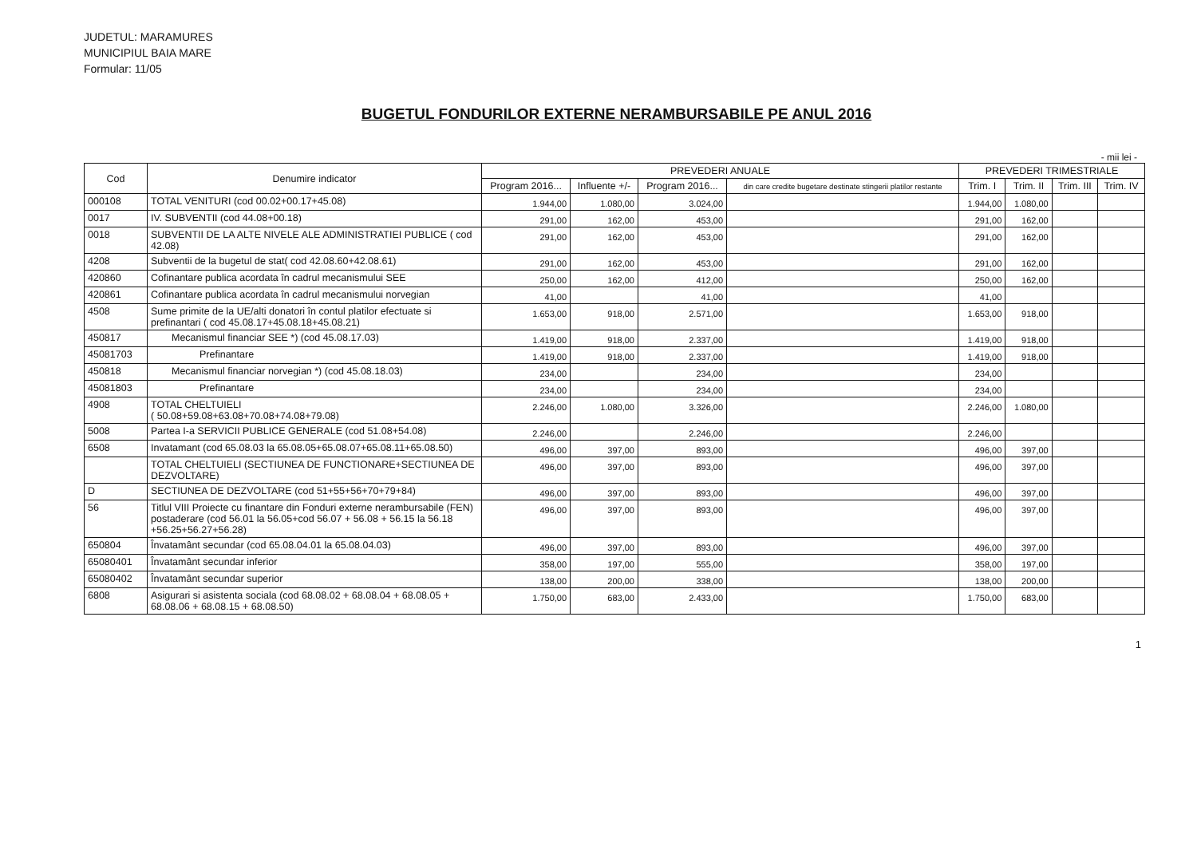JUDETUL: MARAMURES
MUNICIPIUL BAIA MARE
Formular: 11/05
BUGETUL FONDURILOR EXTERNE NERAMBURSABILE PE ANUL 2016
- mii lei -
| Cod | Denumire indicator | PREVEDERI ANUALE | | | | PREVEDERI TRIMESTRIALE | | | |
| --- | --- | --- | --- | --- | --- | --- | --- | --- | --- |
| | | Program 2016... | Influente +/- | Program 2016... | din care credite bugetare destinate stingerii platilor restante | Trim. I | Trim. II | Trim. III | Trim. IV |
| 000108 | TOTAL VENITURI (cod 00.02+00.17+45.08) | 1.944,00 | 1.080,00 | 3.024,00 | | 1.944,00 | 1.080,00 | | |
| 0017 | IV. SUBVENTII (cod 44.08+00.18) | 291,00 | 162,00 | 453,00 | | 291,00 | 162,00 | | |
| 0018 | SUBVENTII DE LA ALTE NIVELE ALE ADMINISTRATIEI PUBLICE ( cod 42.08) | 291,00 | 162,00 | 453,00 | | 291,00 | 162,00 | | |
| 4208 | Subventii de la bugetul de stat( cod 42.08.60+42.08.61) | 291,00 | 162,00 | 453,00 | | 291,00 | 162,00 | | |
| 420860 | Cofinantare publica acordata în cadrul mecanismului SEE | 250,00 | 162,00 | 412,00 | | 250,00 | 162,00 | | |
| 420861 | Cofinantare publica acordata în cadrul mecanismului norvegian | 41,00 | | 41,00 | | 41,00 | | | |
| 4508 | Sume primite de la UE/alti donatori în contul platilor efectuate si prefinantari ( cod 45.08.17+45.08.18+45.08.21) | 1.653,00 | 918,00 | 2.571,00 | | 1.653,00 | 918,00 | | |
| 450817 | Mecanismul financiar SEE *) (cod 45.08.17.03) | 1.419,00 | 918,00 | 2.337,00 | | 1.419,00 | 918,00 | | |
| 45081703 | Prefinantare | 1.419,00 | 918,00 | 2.337,00 | | 1.419,00 | 918,00 | | |
| 450818 | Mecanismul financiar norvegian *) (cod 45.08.18.03) | 234,00 | | 234,00 | | 234,00 | | | |
| 45081803 | Prefinantare | 234,00 | | 234,00 | | 234,00 | | | |
| 4908 | TOTAL CHELTUIELI ( 50.08+59.08+63.08+70.08+74.08+79.08) | 2.246,00 | 1.080,00 | 3.326,00 | | 2.246,00 | 1.080,00 | | |
| 5008 | Partea I-a SERVICII PUBLICE GENERALE (cod 51.08+54.08) | 2.246,00 | | 2.246,00 | | 2.246,00 | | | |
| 6508 | Invatamant (cod 65.08.03 la 65.08.05+65.08.07+65.08.11+65.08.50) | 496,00 | 397,00 | 893,00 | | 496,00 | 397,00 | | |
| | TOTAL CHELTUIELI (SECTIUNEA DE FUNCTIONARE+SECTIUNEA DE DEZVOLTARE) | 496,00 | 397,00 | 893,00 | | 496,00 | 397,00 | | |
| D | SECTIUNEA DE DEZVOLTARE (cod 51+55+56+70+79+84) | 496,00 | 397,00 | 893,00 | | 496,00 | 397,00 | | |
| 56 | Titlul VIII Proiecte cu finantare din Fonduri externe nerambursabile (FEN) postaderare (cod 56.01 la 56.05+cod 56.07 + 56.08 + 56.15 la 56.18 +56.25+56.27+56.28) | 496,00 | 397,00 | 893,00 | | 496,00 | 397,00 | | |
| 650804 | Învatamânt secundar (cod 65.08.04.01 la 65.08.04.03) | 496,00 | 397,00 | 893,00 | | 496,00 | 397,00 | | |
| 65080401 | Învatamânt secundar inferior | 358,00 | 197,00 | 555,00 | | 358,00 | 197,00 | | |
| 65080402 | Învatamânt secundar superior | 138,00 | 200,00 | 338,00 | | 138,00 | 200,00 | | |
| 6808 | Asigurari si asistenta sociala (cod 68.08.02 + 68.08.04 + 68.08.05 + 68.08.06 + 68.08.15 + 68.08.50) | 1.750,00 | 683,00 | 2.433,00 | | 1.750,00 | 683,00 | | |
1